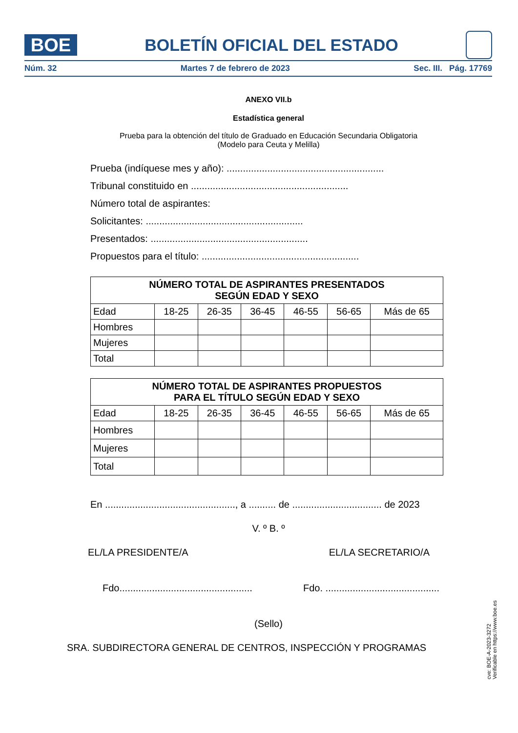BOE
BOLETÍN OFICIAL DEL ESTADO
Núm. 32 Martes 7 de febrero de 2023 Sec. III. Pág. 17769
ANEXO VII.b
Estadística general
Prueba para la obtención del título de Graduado en Educación Secundaria Obligatoria
(Modelo para Ceuta y Melilla)
Prueba (indíquese mes y año): ..........................................................
Tribunal constituido en ..........................................................
Número total de aspirantes:
Solicitantes: ..........................................................
Presentados: ..........................................................
Propuestos para el título: ..........................................................
| NÚMERO TOTAL DE ASPIRANTES PRESENTADOS SEGÚN EDAD Y SEXO | | | | | | |
| --- | --- | --- | --- | --- | --- | --- |
| Edad | 18-25 | 26-35 | 36-45 | 46-55 | 56-65 | Más de 65 |
| Hombres | | | | | | |
| Mujeres | | | | | | |
| Total | | | | | | |
| NÚMERO TOTAL DE ASPIRANTES PROPUESTOS PARA EL TÍTULO SEGÚN EDAD Y SEXO | | | | | | |
| --- | --- | --- | --- | --- | --- | --- |
| Edad | 18-25 | 26-35 | 36-45 | 46-55 | 56-65 | Más de 65 |
| Hombres | | | | | | |
| Mujeres | | | | | | |
| Total | | | | | | |
En ................................................, a .......... de ................................. de 2023
V. º B. º
EL/LA PRESIDENTE/A EL/LA SECRETARIO/A
Fdo................................................. Fdo. ..........................................
(Sello)
SRA. SUBDIRECTORA GENERAL DE CENTROS, INSPECCIÓN Y PROGRAMAS
cve: BOE-A-2023-3272
Verificable en https://www.boe.es